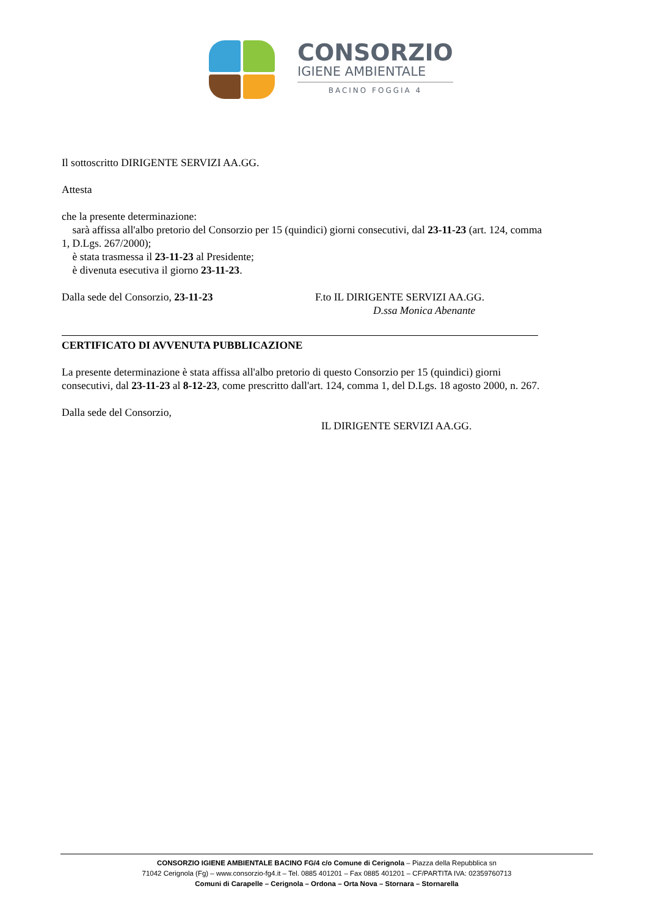CONSORZIO
IGIENE AMBIENTALE
BACINO FOGGIA 4
Il sottoscritto DIRIGENTE SERVIZI AA.GG.
Attesta
che la presente determinazione:
sarà affissa all'albo pretorio del Consorzio per 15 (quindici) giorni consecutivi, dal 23-11-23 (art. 124, comma 1, D.Lgs. 267/2000);
è stata trasmessa il 23-11-23 al Presidente;
è divenuta esecutiva il giorno 23-11-23.
Dalla sede del Consorzio, 23-11-23 F.to IL DIRIGENTE SERVIZI AA.GG.
D.ssa Monica Abenante
CERTIFICATO DI AVVENUTA PUBBLICAZIONE
La presente determinazione è stata affissa all'albo pretorio di questo Consorzio per 15 (quindici) giorni consecutivi, dal 23-11-23 al 8-12-23, come prescritto dall'art. 124, comma 1, del D.Lgs. 18 agosto 2000, n. 267.
Dalla sede del Consorzio,
IL DIRIGENTE SERVIZI AA.GG.
CONSORZIO IGIENE AMBIENTALE BACINO FG/4 c/o Comune di Cerignola – Piazza della Repubblica sn
71042 Cerignola (Fg) – www.consorzio-fg4.it – Tel. 0885 401201 – Fax 0885 401201 – CF/PARTITA IVA: 02359760713
Comuni di Carapelle – Cerignola – Ordona – Orta Nova – Stornara – Stornarella